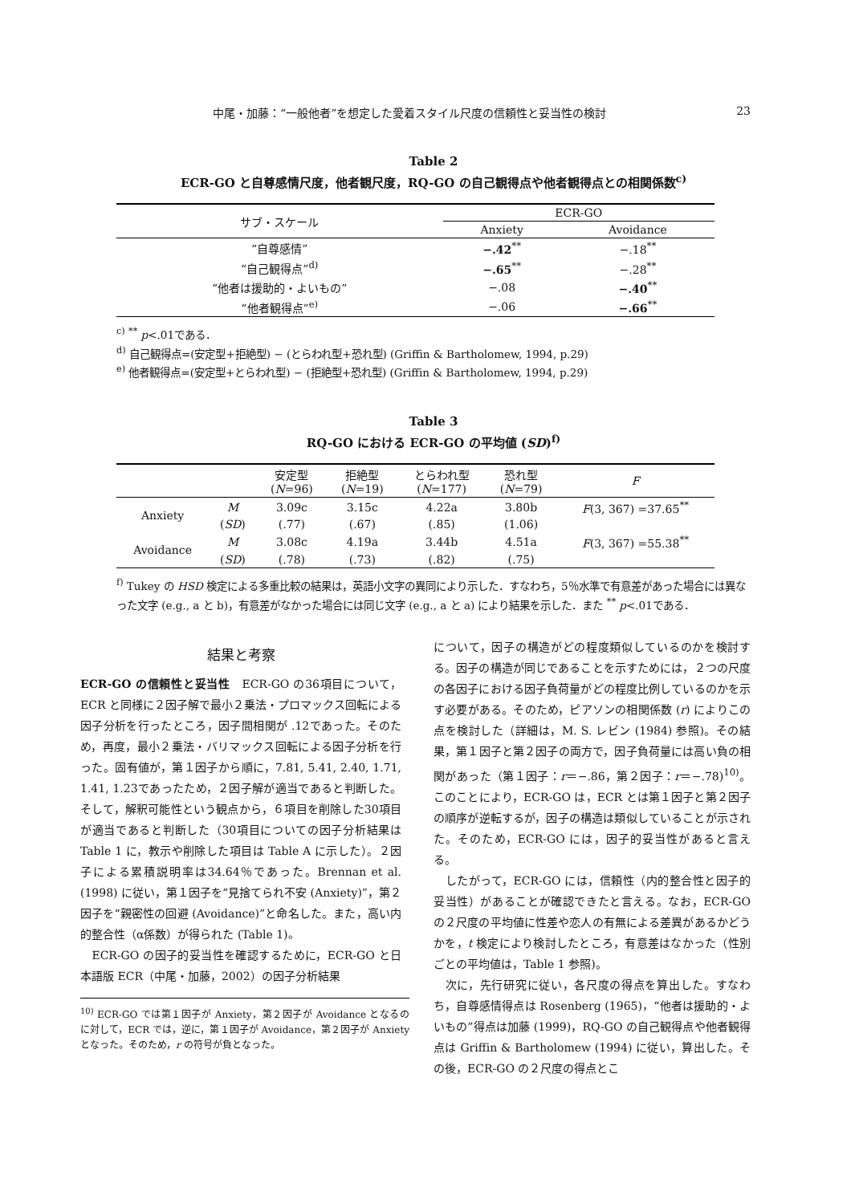中尾・加藤：“一般他者”を想定した愛着スタイル尺度の信頼性と妥当性の検討 23
Table 2
ECR-GO と自尊感情尺度，他者観尺度，RQ-GO の自己観得点や他者観得点との相関係数<sup>c)</sup>
| サブ・スケール | ECR-GO | |
| --- | --- | --- |
| | Anxiety | Avoidance |
| “自尊感情” | −.42<sup>**</sup> | −.18<sup>**</sup> |
| “自己観得点”<sup>d)</sup> | −.65<sup>**</sup> | −.28<sup>**</sup> |
| “他者は援助的・よいもの” | −.08 | −.40<sup>**</sup> |
| “他者観得点”<sup>e)</sup> | −.06 | −.66<sup>**</sup> |
<sup>c)</sup> <sup>**</sup> p<.01である．
<sup>d)</sup> 自己観得点=(安定型+拒絶型) − (とらわれ型+恐れ型) (Griffin & Bartholomew, 1994, p.29)
<sup>e)</sup> 他者観得点=(安定型+とらわれ型) − (拒絶型+恐れ型) (Griffin & Bartholomew, 1994, p.29)
Table 3
RQ-GO における ECR-GO の平均値 (SD)<sup>f)</sup>
| | | 安定型 ( N =96) | 拒絶型 ( N =19) | とらわれ型 ( N =177) | 恐れ型 ( N =79) | F |
| --- | --- | --- | --- | --- | --- | --- |
| Anxiety | M | 3.09c | 3.15c | 4.22a | 3.80b | F (3, 367) =37.65<sup>**</sup> |
| | ( SD ) | (.77) | (.67) | (.85) | (1.06) | |
| Avoidance | M | 3.08c | 4.19a | 3.44b | 4.51a | F (3, 367) =55.38<sup>**</sup> |
| | ( SD ) | (.78) | (.73) | (.82) | (.75) | |
<sup>f)</sup> Tukey の HSD 検定による多重比較の結果は，英語小文字の異同により示した．すなわち，5％水準で有意差があった場合には異なった文字 (e.g., a と b)，有意差がなかった場合には同じ文字 (e.g., a と a) により結果を示した．また <sup>**</sup> p<.01である．
結果と考察
ECR-GO の信頼性と妥当性　ECR-GO の36項目について，ECR と同様に２因子解で最小２乗法・プロマックス回転による因子分析を行ったところ，因子間相関が .12であった。そのため，再度，最小２乗法・バリマックス回転による因子分析を行った。固有値が，第１因子から順に，7.81, 5.41, 2.40, 1.71, 1.41, 1.23であったため，２因子解が適当であると判断した。そして，解釈可能性という観点から，６項目を削除した30項目が適当であると判断した（30項目についての因子分析結果は Table 1 に，教示や削除した項目は Table A に示した）。２因子による累積説明率は34.64％であった。Brennan et al.(1998) に従い，第１因子を“見捨てられ不安 (Anxiety)”，第２因子を“親密性の回避 (Avoidance)”と命名した。また，高い内的整合性（α係数）が得られた (Table 1)。
　ECR-GO の因子的妥当性を確認するために，ECR-GO と日本語版 ECR（中尾・加藤，2002）の因子分析結果
<sup>10)</sup> ECR-GO では第１因子が Anxiety，第２因子が Avoidance となるのに対して，ECR では，逆に，第１因子が Avoidance，第２因子が Anxiety となった。そのため，r の符号が負となった。
について，因子の構造がどの程度類似しているのかを検討する。因子の構造が同じであることを示すためには，２つの尺度の各因子における因子負荷量がどの程度比例しているのかを示す必要がある。そのため，ピアソンの相関係数 (r) によりこの点を検討した（詳細は，M. S. レビン (1984) 参照)。その結果，第１因子と第２因子の両方で，因子負荷量には高い負の相関があった（第１因子：r＝−.86，第２因子：r＝−.78)<sup>10)</sup>。このことにより，ECR-GO は，ECR とは第１因子と第２因子の順序が逆転するが，因子の構造は類似していることが示された。そのため，ECR-GO には，因子的妥当性があると言える。
　したがって，ECR-GO には，信頼性（内的整合性と因子的妥当性）があることが確認できたと言える。なお，ECR-GO の２尺度の平均値に性差や恋人の有無による差異があるかどうかを，t 検定により検討したところ，有意差はなかった（性別ごとの平均値は，Table 1 参照)。
　次に，先行研究に従い，各尺度の得点を算出した。すなわち，自尊感情得点は Rosenberg (1965)，“他者は援助的・よいもの”得点は加藤 (1999)，RQ-GO の自己観得点や他者観得点は Griffin & Bartholomew (1994) に従い，算出した。その後，ECR-GO の２尺度の得点とこ